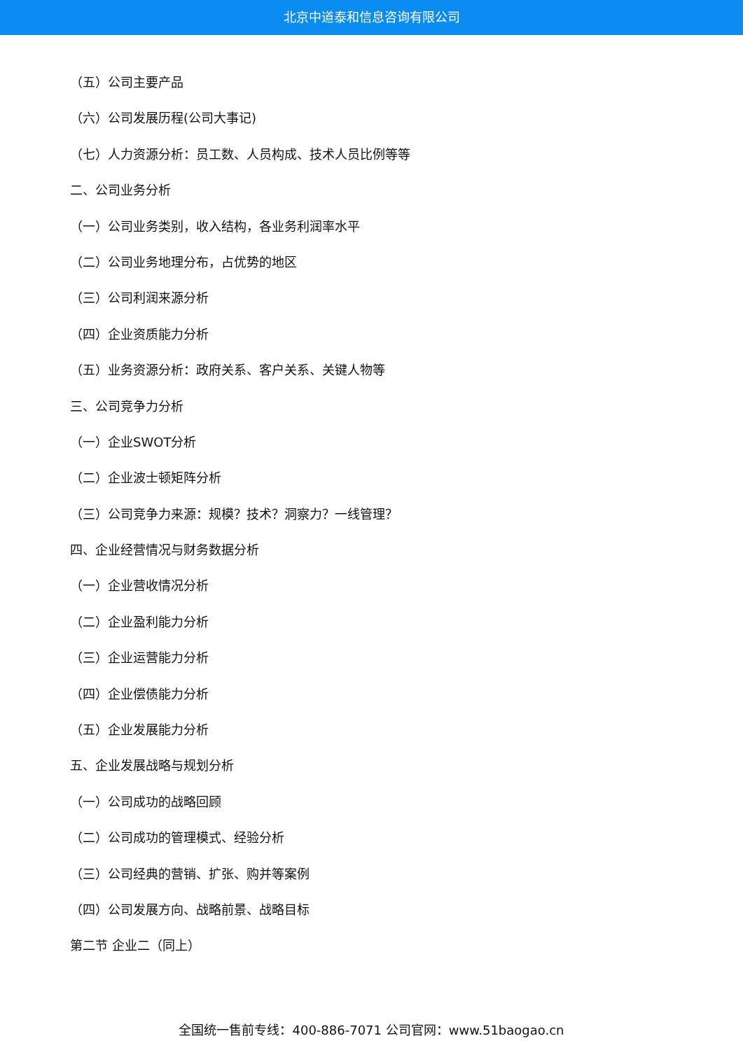北京中道泰和信息咨询有限公司
（五）公司主要产品
（六）公司发展历程(公司大事记)
（七）人力资源分析：员工数、人员构成、技术人员比例等等
二、公司业务分析
（一）公司业务类别，收入结构，各业务利润率水平
（二）公司业务地理分布，占优势的地区
（三）公司利润来源分析
（四）企业资质能力分析
（五）业务资源分析：政府关系、客户关系、关键人物等
三、公司竞争力分析
（一）企业SWOT分析
（二）企业波士顿矩阵分析
（三）公司竞争力来源：规模？技术？洞察力？一线管理？
四、企业经营情况与财务数据分析
（一）企业营收情况分析
（二）企业盈利能力分析
（三）企业运营能力分析
（四）企业偿债能力分析
（五）企业发展能力分析
五、企业发展战略与规划分析
（一）公司成功的战略回顾
（二）公司成功的管理模式、经验分析
（三）公司经典的营销、扩张、购并等案例
（四）公司发展方向、战略前景、战略目标
第二节 企业二（同上）
全国统一售前专线：400-886-7071 公司官网：www.51baogao.cn